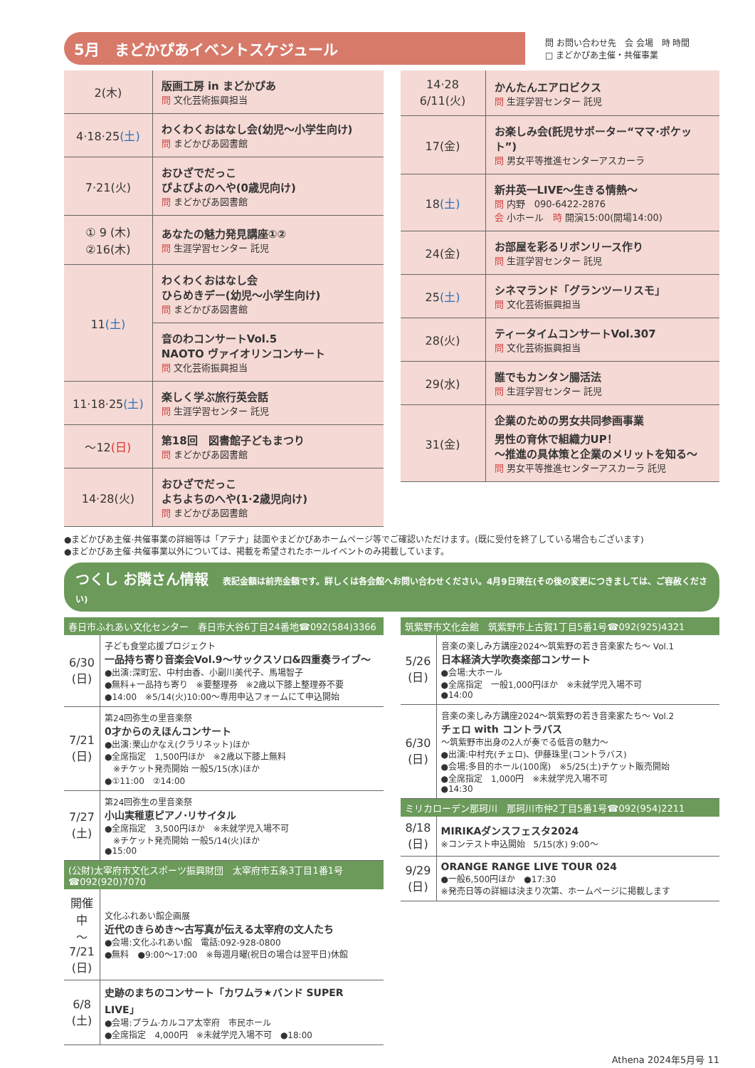5月　まどかぴあイベントスケジュール
問 お問い合わせ先　会 会場　時 時間
□ まどかぴあ主催・共催事業
| 2(木) | 版画工房 in まどかぴあ 問 文化芸術振興担当 |
| 4·18·25 (土) | わくわくおはなし会(幼児〜小学生向け) 問 まどかぴあ図書館 |
| 7·21(火) | おひざでだっこ ぴよぴよのへや(0歳児向け) 問 まどかぴあ図書館 |
| ① 9 (木) ②16(木) | あなたの魅力発見講座①② 問 生涯学習センター 託児 |
| 11 (土) | わくわくおはなし会 ひらめきデー(幼児〜小学生向け) 問 まどかぴあ図書館 |
| | 音のわコンサートVol.5 NAOTO ヴァイオリンコンサート 問 文化芸術振興担当 |
| 11·18·25 (土) | 楽しく学ぶ旅行英会話 問 生涯学習センター 託児 |
| 〜12 (日) | 第18回 図書館子どもまつり 問 まどかぴあ図書館 |
| 14·28(火) | おひざでだっこ よちよちのへや(1·2歳児向け) 問 まどかぴあ図書館 |
| 14·28 6/11(火) | かんたんエアロビクス 問 生涯学習センター 託児 |
| 17(金) | お楽しみ会(託児サポーター“ママ·ポケット”) 問 男女平等推進センターアスカーラ |
| 18 (土) | 新井英一LIVE〜生きる情熱〜 問 内野 090-6422-2876 会 小ホール 時 開演15:00(開場14:00) |
| 24(金) | お部屋を彩るリボンリース作り 問 生涯学習センター 託児 |
| 25 (土) | シネマランド「グランツーリスモ」 問 文化芸術振興担当 |
| 28(火) | ティータイムコンサートVol.307 問 文化芸術振興担当 |
| 29(水) | 誰でもカンタン腸活法 問 生涯学習センター 託児 |
| 31(金) | 企業のための男女共同参画事業 男性の育休で組織力UP！ 〜推進の具体策と企業のメリットを知る〜 問 男女平等推進センターアスカーラ 託児 |
●まどかぴあ主催·共催事業の詳細等は「アテナ」誌面やまどかぴあホームページ等でご確認いただけます。(既に受付を終了している場合もございます)
●まどかぴあ主催·共催事業以外については、掲載を希望されたホールイベントのみ掲載しています。
つくし お隣さん情報 表記金額は前売金額です。詳しくは各会館へお問い合わせください。4月9日現在(その後の変更につきましては、ご容赦ください)
春日市ふれあい文化センター　春日市大谷6丁目24番地☎092(584)3366
| 6/30 (日) | 子ども食堂応援プロジェクト 一品持ち寄り音楽会Vol.9〜サックスソロ&四重奏ライブ〜 ●出演:深町宏、中村由香、小副川美代子、馬場智子 ●無料+一品持ち寄り ※要整理券 ※2歳以下膝上整理券不要 ●14:00 ※5/14(火)10:00〜専用申込フォームにて申込開始 |
| 7/21 (日) | 第24回弥生の里音楽祭 0才からのえほんコンサート ●出演:栗山かなえ(クラリネット)ほか ●全席指定 1,500円ほか ※2歳以下膝上無料 ※チケット発売開始 一般5/15(水)ほか ●①11:00 ②14:00 |
| 7/27 (土) | 第24回弥生の里音楽祭 小山実稚恵ピアノ·リサイタル ●全席指定 3,500円ほか ※未就学児入場不可 ※チケット発売開始 一般5/14(火)ほか ●15:00 |
(公財)太宰府市文化スポーツ振興財団　太宰府市五条3丁目1番1号☎092(920)7070
| 開催中 〜 7/21 (日) | 文化ふれあい館企画展 近代のきらめき〜古写真が伝える太宰府の文人たち ●会場:文化ふれあい館 電話:092-928-0800 ●無料 ●9:00〜17:00 ※毎週月曜(祝日の場合は翌平日)休館 |
| 6/8 (土) | 史跡のまちのコンサート「カワムラ★バンド SUPER LIVE」 ●会場:プラム·カルコア太宰府 市民ホール ●全席指定 4,000円 ※未就学児入場不可 ●18:00 |
筑紫野市文化会館　筑紫野市上古賀1丁目5番1号☎092(925)4321
| 5/26 (日) | 音楽の楽しみ方講座2024〜筑紫野の若き音楽家たち〜 Vol.1 日本経済大学吹奏楽部コンサート ●会場:大ホール ●全席指定 一般1,000円ほか ※未就学児入場不可 ●14:00 |
| 6/30 (日) | 音楽の楽しみ方講座2024〜筑紫野の若き音楽家たち〜 Vol.2 チェロ with コントラバス 〜筑紫野市出身の2人が奏でる低音の魅力〜 ●出演:中村充(チェロ)、伊藤珠里(コントラバス) ●会場:多目的ホール(100席) ※5/25(土)チケット販売開始 ●全席指定 1,000円 ※未就学児入場不可 ●14:30 |
ミリカローデン那珂川　那珂川市仲2丁目5番1号☎092(954)2211
| 8/18 (日) | MIRIKAダンスフェスタ2024 ※コンテスト申込開始 5/15(水) 9:00〜 |
| 9/29 (日) | ORANGE RANGE LIVE TOUR 024 ●一般6,500円ほか ●17:30 ※発売日等の詳細は決まり次第、ホームページに掲載します |
Athena 2024年5月号 11